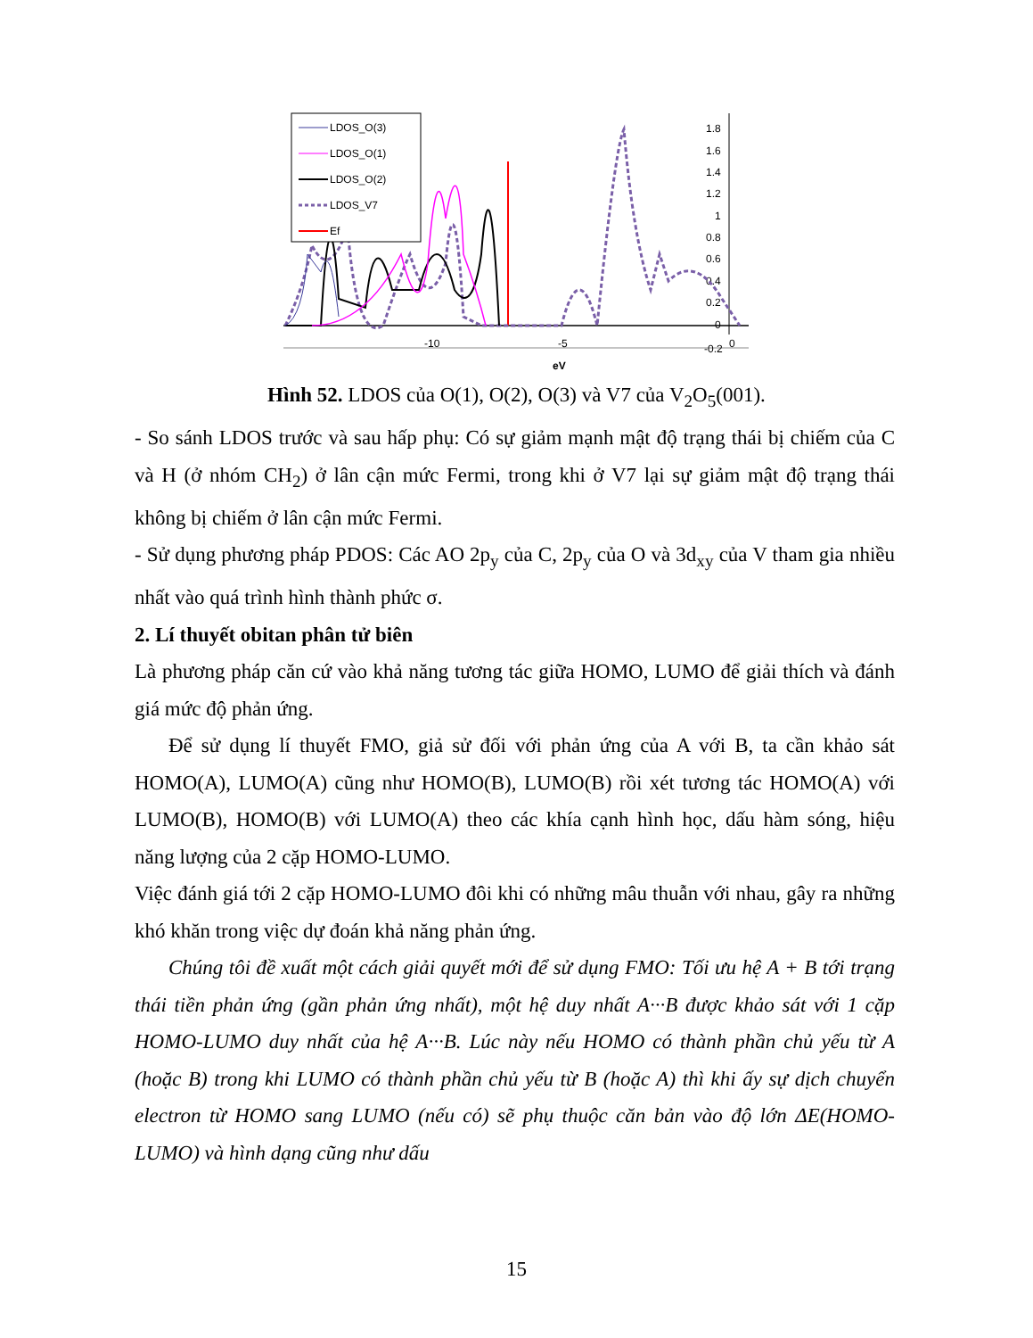-10
-5
-0.2
0
1.8
1.6
1.4
1.2
1
0.8
0.6
0.4
0.2
0
eV
LDOS_O(3)
LDOS_O(1)
LDOS_O(2)
LDOS_V7
Ef
Hình 52. LDOS của O(1), O(2), O(3) và V7 của V<sub>2</sub>O<sub>5</sub>(001).
- So sánh LDOS trước và sau hấp phụ: Có sự giảm mạnh mật độ trạng thái bị chiếm của C và H (ở nhóm CH<sub>2</sub>) ở lân cận mức Fermi, trong khi ở V7 lại sự giảm mật độ trạng thái không bị chiếm ở lân cận mức Fermi.
- Sử dụng phương pháp PDOS: Các AO 2p<sub>y</sub> của C, 2p<sub>y</sub> của O và 3d<sub>xy</sub> của V tham gia nhiều nhất vào quá trình hình thành phức σ.
2. Lí thuyết obitan phân tử biên
Là phương pháp căn cứ vào khả năng tương tác giữa HOMO, LUMO để giải thích và đánh giá mức độ phản ứng.
Để sử dụng lí thuyết FMO, giả sử đối với phản ứng của A với B, ta cần khảo sát HOMO(A), LUMO(A) cũng như HOMO(B), LUMO(B) rồi xét tương tác HOMO(A) với LUMO(B), HOMO(B) với LUMO(A) theo các khía cạnh hình học, dấu hàm sóng, hiệu năng lượng của 2 cặp HOMO-LUMO.
Việc đánh giá tới 2 cặp HOMO-LUMO đôi khi có những mâu thuẫn với nhau, gây ra những khó khăn trong việc dự đoán khả năng phản ứng.
Chúng tôi đề xuất một cách giải quyết mới để sử dụng FMO: Tối ưu hệ A + B tới trạng thái tiền phản ứng (gần phản ứng nhất), một hệ duy nhất A···B được khảo sát với 1 cặp HOMO-LUMO duy nhất của hệ A···B. Lúc này nếu HOMO có thành phần chủ yếu từ A (hoặc B) trong khi LUMO có thành phần chủ yếu từ B (hoặc A) thì khi ấy sự dịch chuyển electron từ HOMO sang LUMO (nếu có) sẽ phụ thuộc căn bản vào độ lớn ΔE(HOMO-LUMO) và hình dạng cũng như dấu
15